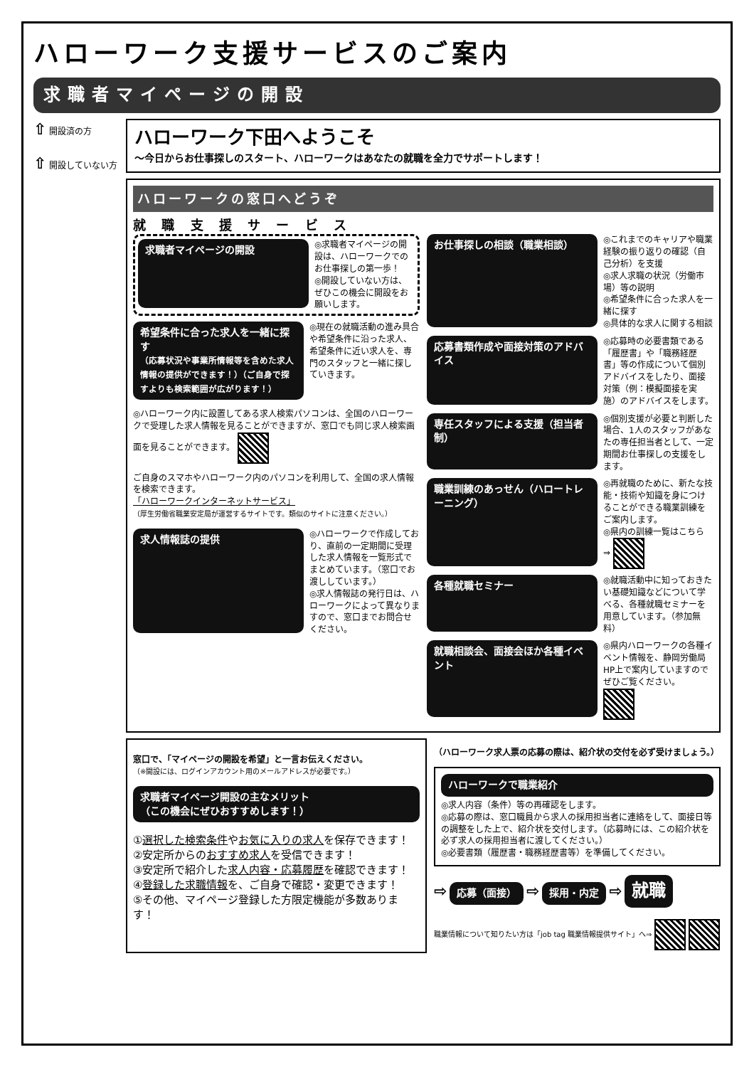ハローワーク支援サービスのご案内
求職者マイページの開設
⇧ 開設済の方
⇧ 開設していない方
ハローワーク下田へようこそ
～今日からお仕事探しのスタート、ハローワークはあなたの就職を全力でサポートします！
ハローワークの窓口へどうぞ
就 職 支 援 サ ー ビ ス
求職者マイページの開設
◎求職者マイページの開設は、ハローワークでのお仕事探しの第一歩！
◎開設していない方は、ぜひこの機会に開設をお願いします。
希望条件に合った求人を一緒に探す
（応募状況や事業所情報等を含めた求人情報の提供ができます！）（ご自身で探すよりも検索範囲が広がります！）
◎現在の就職活動の進み具合や希望条件に沿った求人、希望条件に近い求人を、専門のスタッフと一緒に探していきます。
◎ハローワーク内に設置してある求人検索パソコンは、全国のハローワークで受理した求人情報を見ることができますが、窓口でも同じ求人検索画面を見ることができます。
ご自身のスマホやハローワーク内のパソコンを利用して、全国の求人情報を検索できます。
「ハローワークインターネットサービス」
（厚生労働省職業安定局が運営するサイトです。類似のサイトに注意ください。）
求人情報誌の提供
◎ハローワークで作成しており、直前の一定期間に受理した求人情報を一覧形式でまとめています。（窓口でお渡ししています。）
◎求人情報誌の発行日は、ハローワークによって異なりますので、窓口までお問合せください。
お仕事探しの相談（職業相談）
◎これまでのキャリアや職業経験の振り返りの確認（自己分析）を支援
◎求人求職の状況（労働市場）等の説明
◎希望条件に合った求人を一緒に探す
◎具体的な求人に関する相談
応募書類作成や面接対策のアドバイス
◎応募時の必要書類である「履歴書」や「職務経歴書」等の作成について個別アドバイスをしたり、面接対策（例：模擬面接を実施）のアドバイスをします。
専任スタッフによる支援（担当者制）
◎個別支援が必要と判断した場合、1人のスタッフがあなたの専任担当者として、一定期間お仕事探しの支援をします。
職業訓練のあっせん（ハロートレーニング）
◎再就職のために、新たな技能・技術や知識を身につけることができる職業訓練をご案内します。
◎県内の訓練一覧はこちら ⇒
各種就職セミナー
◎就職活動中に知っておきたい基礎知識などについて学べる、各種就職セミナーを用意しています。（参加無料）
就職相談会、面接会ほか各種イベント
◎県内ハローワークの各種イベント情報を、静岡労働局HP上で案内していますのでぜひご覧ください。
窓口で、「マイページの開設を希望」と一言お伝えください。
（※開設には、ログインアカウント用のメールアドレスが必要です。）
求職者マイページ開設の主なメリット
（この機会にぜひおすすめします！）
①選択した検索条件やお気に入りの求人を保存できます！
②安定所からのおすすめ求人を受信できます！
③安定所で紹介した求人内容・応募履歴を確認できます！
④登録した求職情報を、ご自身で確認・変更できます！
⑤その他、マイページ登録した方限定機能が多数あります！
（ハローワーク求人票の応募の際は、紹介状の交付を必ず受けましょう。）
ハローワークで職業紹介
◎求人内容（条件）等の再確認をします。
◎応募の際は、窓口職員から求人の採用担当者に連絡をして、面接日等の調整をした上で、紹介状を交付します。（応募時には、この紹介状を必ず求人の採用担当者に渡してください。）
◎必要書類（履歴書・職務経歴書等）を準備してください。
⇨ 応募（面接） ⇨ 採用・内定 ⇨ 就職
職業情報について知りたい方は「job tag 職業情報提供サイト」へ⇒